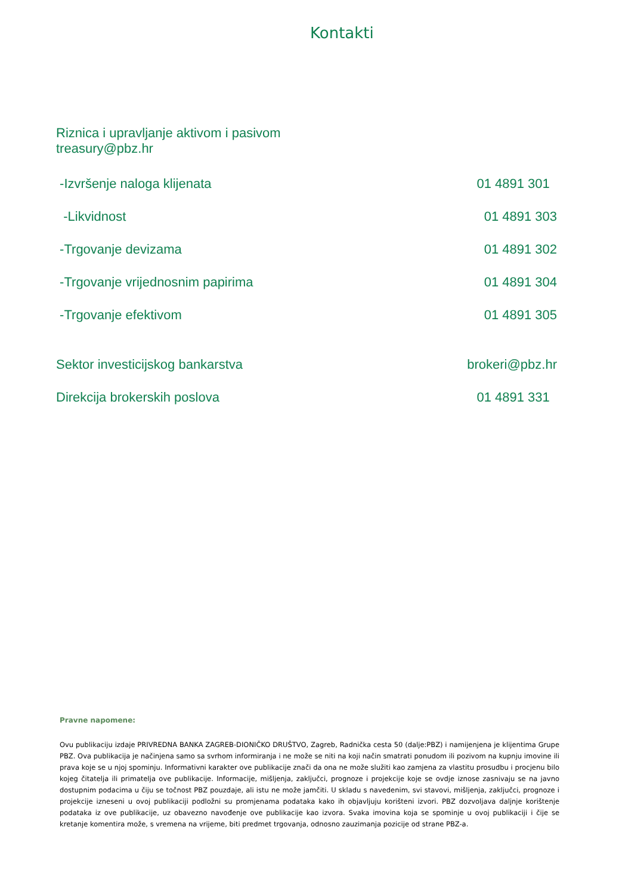Kontakti
Riznica i upravljanje aktivom i pasivom
treasury@pbz.hr
-Izvršenje naloga klijenata 01 4891 301
-Likvidnost 01 4891 303
-Trgovanje devizama 01 4891 302
-Trgovanje vrijednosnim papirima 01 4891 304
-Trgovanje efektivom 01 4891 305
Sektor investicijskog bankarstva brokeri@pbz.hr
Direkcija brokerskih poslova 01 4891 331
Pravne napomene:
Ovu publikaciju izdaje PRIVREDNA BANKA ZAGREB-DIONIČKO DRUŠTVO, Zagreb, Radnička cesta 50 (dalje:PBZ) i namijenjena je klijentima Grupe PBZ. Ova publikacija je načinjena samo sa svrhom informiranja i ne može se niti na koji način smatrati ponudom ili pozivom na kupnju imovine ili prava koje se u njoj spominju. Informativni karakter ove publikacije znači da ona ne može služiti kao zamjena za vlastitu prosudbu i procjenu bilo kojeg čitatelja ili primatelja ove publikacije. Informacije, mišljenja, zaključci, prognoze i projekcije koje se ovdje iznose zasnivaju se na javno dostupnim podacima u čiju se točnost PBZ pouzdaje, ali istu ne može jamčiti. U skladu s navedenim, svi stavovi, mišljenja, zaključci, prognoze i projekcije izneseni u ovoj publikaciji podložni su promjenama podataka kako ih objavljuju korišteni izvori. PBZ dozvoljava daljnje korištenje podataka iz ove publikacije, uz obavezno navođenje ove publikacije kao izvora. Svaka imovina koja se spominje u ovoj publikaciji i čije se kretanje komentira može, s vremena na vrijeme, biti predmet trgovanja, odnosno zauzimanja pozicije od strane PBZ-a.